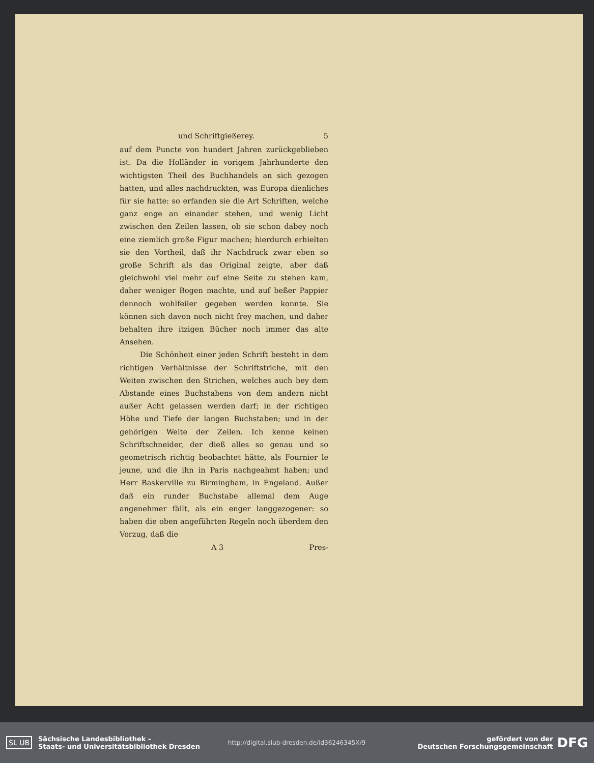und Schriftgießerey. 5
auf dem Puncte von hundert Jahren zurückgeblieben ist. Da die Holländer in vorigem Jahrhunderte den wichtigsten Theil des Buchhandels an sich gezogen hatten, und alles nachdruckten, was Europa dienliches für sie hatte: so erfanden sie die Art Schriften, welche ganz enge an einander stehen, und wenig Licht zwischen den Zeilen lassen, ob sie schon dabey noch eine ziemlich große Figur machen; hierdurch erhielten sie den Vortheil, daß ihr Nachdruck zwar eben so große Schrift als das Original zeigte, aber daß gleichwohl viel mehr auf eine Seite zu stehen kam, daher weniger Bogen machte, und auf beßer Pappier dennoch wohlfeiler gegeben werden konnte. Sie können sich davon noch nicht frey machen, und daher behalten ihre itzigen Bücher noch immer das alte Ansehen.
Die Schönheit einer jeden Schrift besteht in dem richtigen Verhältnisse der Schriftstriche, mit den Weiten zwischen den Strichen, welches auch bey dem Abstande eines Buchstabens von dem andern nicht außer Acht gelassen werden darf; in der richtigen Höhe und Tiefe der langen Buchstaben; und in der gehörigen Weite der Zeilen. Ich kenne keinen Schriftschneider, der dieß alles so genau und so geometrisch richtig beobachtet hätte, als Fournier le jeune, und die ihn in Paris nachgeahmt haben; und Herr Baskerville zu Birmingham, in Engeland. Außer daß ein runder Buchstabe allemal dem Auge angenehmer fällt, als ein enger langgezogener: so haben die oben angeführten Regeln noch überdem den Vorzug, daß die
A 3 Pres-
SL UB Sächsische Landesbibliothek –
Staats- und Universitätsbibliothek Dresden http://digital.slub-dresden.de/id36246345X/9 gefördert von der
Deutschen Forschungsgemeinschaft DFG